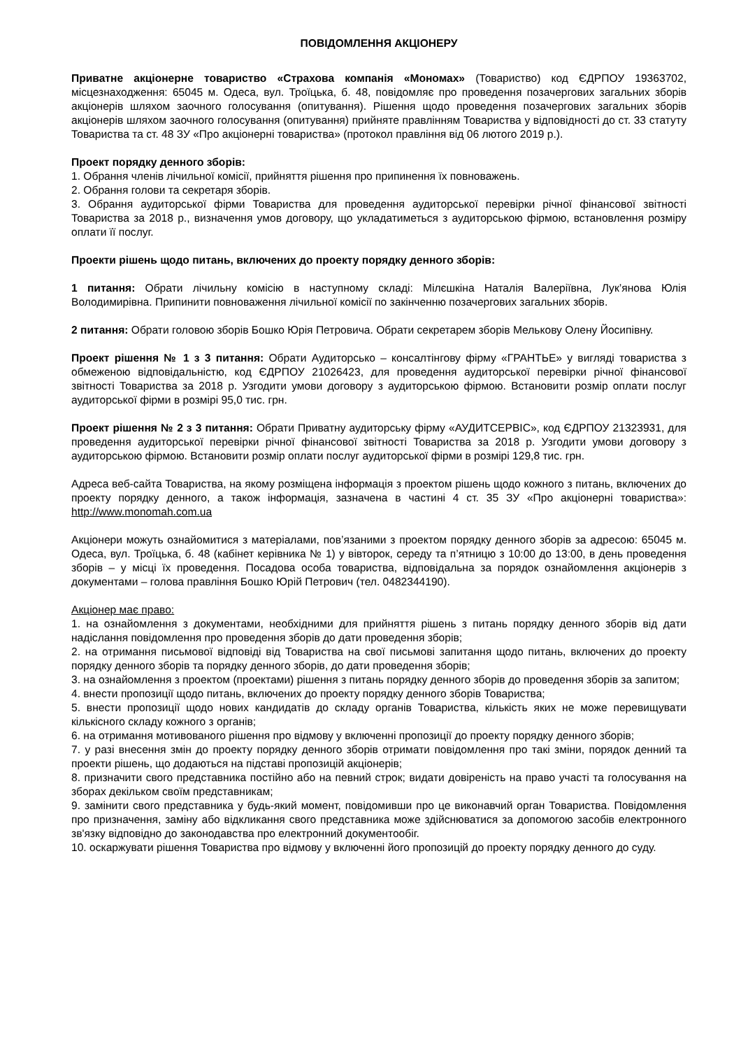ПОВІДОМЛЕННЯ АКЦІОНЕРУ
Приватне акціонерне товариство «Страхова компанія «Мономах» (Товариство) код ЄДРПОУ 19363702, місцезнаходження: 65045 м. Одеса, вул. Троїцька, б. 48, повідомляє про проведення позачергових загальних зборів акціонерів шляхом заочного голосування (опитування). Рішення щодо проведення позачергових загальних зборів акціонерів шляхом заочного голосування (опитування) прийняте правлінням Товариства у відповідності до ст. 33 статуту Товариства та ст. 48 ЗУ «Про акціонерні товариства» (протокол правління від 06 лютого 2019 р.).
Проект порядку денного зборів:
1. Обрання членів лічильної комісії, прийняття рішення про припинення їх повноважень.
2. Обрання голови та секретаря зборів.
3. Обрання аудиторської фірми Товариства для проведення аудиторської перевірки річної фінансової звітності Товариства за 2018 р., визначення умов договору, що укладатиметься з аудиторською фірмою, встановлення розміру оплати її послуг.
Проекти рішень щодо питань, включених до проекту порядку денного зборів:
1 питання: Обрати лічильну комісію в наступному складі: Мілєшкіна Наталія Валеріївна, Лук’янова Юлія Володимирівна. Припинити повноваження лічильної комісії по закінченню позачергових загальних зборів.
2 питання: Обрати головою зборів Бошко Юрія Петровича. Обрати секретарем зборів Мелькову Олену Йосипівну.
Проект рішення № 1 з 3 питання: Обрати Аудиторсько – консалтінгову фірму «ГРАНТЬЕ» у вигляді товариства з обмеженою відповідальністю, код ЄДРПОУ 21026423, для проведення аудиторської перевірки річної фінансової звітності Товариства за 2018 р. Узгодити умови договору з аудиторською фірмою. Встановити розмір оплати послуг аудиторської фірми в розмірі 95,0 тис. грн.
Проект рішення № 2 з 3 питання: Обрати Приватну аудиторську фірму «АУДИТСЕРВІС», код ЄДРПОУ 21323931, для проведення аудиторської перевірки річної фінансової звітності Товариства за 2018 р. Узгодити умови договору з аудиторською фірмою. Встановити розмір оплати послуг аудиторської фірми в розмірі 129,8 тис. грн.
Адреса веб-сайта Товариства, на якому розміщена інформація з проектом рішень щодо кожного з питань, включених до проекту порядку денного, а також інформація, зазначена в частині 4 ст. 35 ЗУ «Про акціонерні товариства»: http://www.monomah.com.ua
Акціонери можуть ознайомитися з матеріалами, пов’язаними з проектом порядку денного зборів за адресою: 65045 м. Одеса, вул. Троїцька, б. 48 (кабінет керівника № 1) у вівторок, середу та п’ятницю з 10:00 до 13:00, в день проведення зборів – у місці їх проведення. Посадова особа товариства, відповідальна за порядок ознайомлення акціонерів з документами – голова правління Бошко Юрій Петрович (тел. 0482344190).
Акціонер має право:
1. на ознайомлення з документами, необхідними для прийняття рішень з питань порядку денного зборів від дати надіслання повідомлення про проведення зборів до дати проведення зборів;
2. на отримання письмової відповіді від Товариства на свої письмові запитання щодо питань, включених до проекту порядку денного зборів та порядку денного зборів, до дати проведення зборів;
3. на ознайомлення з проектом (проектами) рішення з питань порядку денного зборів до проведення зборів за запитом;
4. внести пропозиції щодо питань, включених до проекту порядку денного зборів Товариства;
5. внести пропозиції щодо нових кандидатів до складу органів Товариства, кількість яких не може перевищувати кількісного складу кожного з органів;
6. на отримання мотивованого рішення про відмову у включенні пропозиції до проекту порядку денного зборів;
7. у разі внесення змін до проекту порядку денного зборів отримати повідомлення про такі зміни, порядок денний та проекти рішень, що додаються на підставі пропозицій акціонерів;
8. призначити свого представника постійно або на певний строк; видати довіреність на право участі та голосування на зборах декільком своїм представникам;
9. замінити свого представника у будь-який момент, повідомивши про це виконавчий орган Товариства. Повідомлення про призначення, заміну або відкликання свого представника може здійснюватися за допомогою засобів електронного зв'язку відповідно до законодавства про електронний документообіг.
10. оскаржувати рішення Товариства про відмову у включенні його пропозицій до проекту порядку денного до суду.